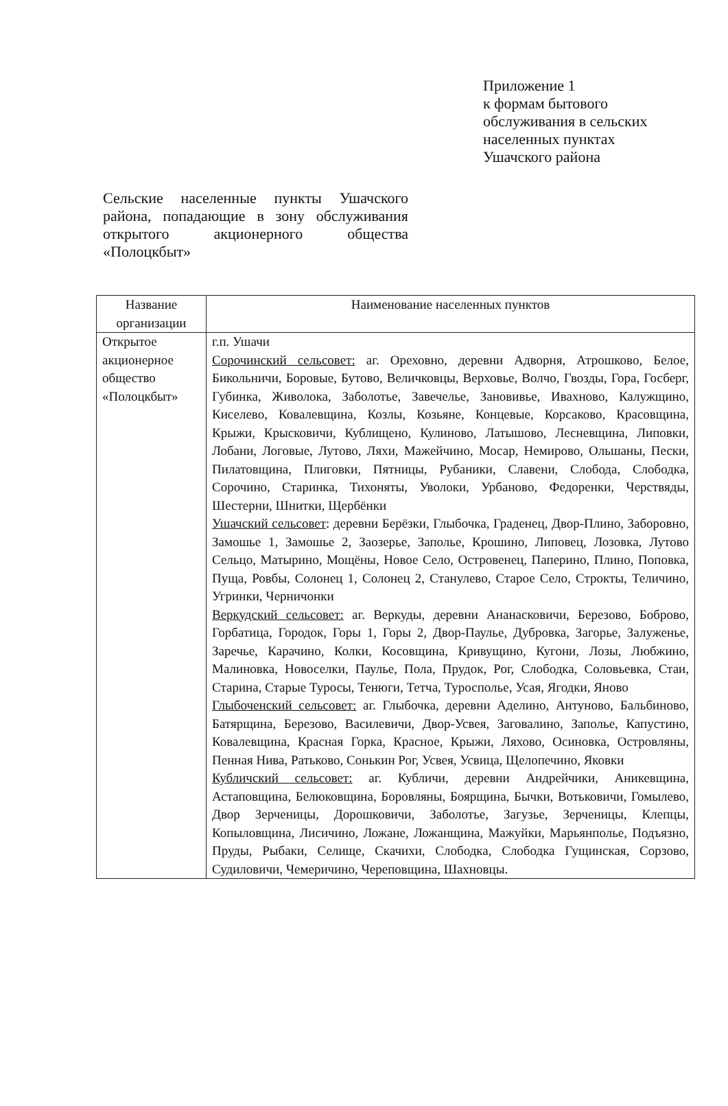Приложение 1
к формам бытового
обслуживания в сельских
населенных пунктах
Ушачского района
Сельские населенные пункты Ушачского района, попадающие в зону обслуживания открытого акционерного общества «Полоцкбыт»
| Название организации | Наименование населенных пунктов |
| --- | --- |
| Открытое акционерное общество «Полоцкбыт» | г.п. Ушачи Сорочинский сельсовет: аг. Ореховно, деревни Адворня, Атрошково, Белое, Бикольничи, Боровые, Бутово, Величковцы, Верховье, Волчо, Гвозды, Гора, Госберг, Губинка, Живолока, Заболотье, Завечелье, Зановивье, Ивахново, Калужщино, Киселево, Ковалевщина, Козлы, Козьяне, Концевые, Корсаково, Красовщина, Крыжи, Крысковичи, Кублищено, Кулиново, Латышово, Лесневщина, Липовки, Лобани, Логовые, Лутово, Ляхи, Мажейчино, Мосар, Немирово, Ольшаны, Пески, Пилатовщина, Плиговки, Пятницы, Рубаники, Славени, Слобода, Слободка, Сорочино, Старинка, Тихоняты, Уволоки, Урбаново, Федоренки, Черствяды, Шестерни, Шнитки, Щербёнки Ушачский сельсовет : деревни Берёзки, Глыбочка, Граденец, Двор-Плино, Заборовно, Замошье 1, Замошье 2, Заозерье, Заполье, Крошино, Липовец, Лозовка, Лутово Сельцо, Матырино, Мощёны, Новое Село, Островенец, Паперино, Плино, Поповка, Пуща, Ровбы, Солонец 1, Солонец 2, Станулево, Старое Село, Строкты, Теличино, Угринки, Черничонки Веркудский сельсовет: аг. Веркуды, деревни Ананасковичи, Березово, Боброво, Горбатица, Городок, Горы 1, Горы 2, Двор-Паулье, Дубровка, Загорье, Залуженье, Заречье, Карачино, Колки, Косовщина, Кривущино, Кугони, Лозы, Любжино, Малиновка, Новоселки, Паулье, Пола, Прудок, Рог, Слободка, Соловьевка, Стаи, Старина, Старые Туросы, Тенюги, Тетча, Туросполье, Усая, Ягодки, Яново Глыбоченский сельсовет: аг. Глыбочка, деревни Аделино, Антуново, Бальбиново, Батярщина, Березово, Василевичи, Двор-Усвея, Заговалино, Заполье, Капустино, Ковалевщина, Красная Горка, Красное, Крыжи, Ляхово, Осиновка, Островляны, Пенная Нива, Ратьково, Сонькин Рог, Усвея, Усвица, Щелопечино, Яковки Кубличский сельсовет: аг. Кубличи, деревни Андрейчики, Аникевщина, Астаповщина, Белюковщина, Боровляны, Боярщина, Бычки, Вотьковичи, Гомылево, Двор Зерченицы, Дорошковичи, Заболотье, Загузье, Зерченицы, Клепцы, Копыловщина, Лисичино, Ложане, Ложанщина, Мажуйки, Марьянполье, Подъязно, Пруды, Рыбаки, Селище, Скачихи, Слободка, Слободка Гущинская, Сорзово, Судиловичи, Чемеричино, Череповщина, Шахновцы. |